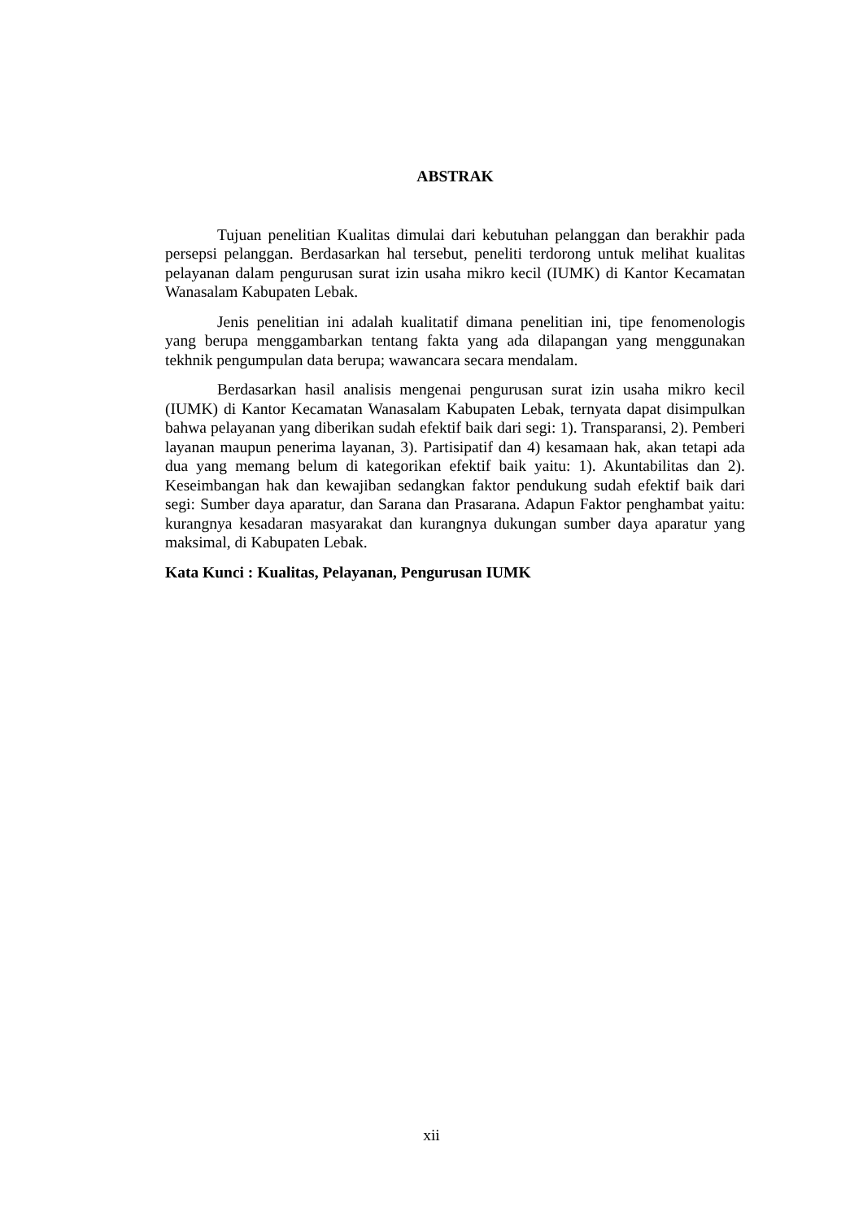ABSTRAK
Tujuan penelitian Kualitas dimulai dari kebutuhan pelanggan dan berakhir pada persepsi pelanggan. Berdasarkan hal tersebut, peneliti terdorong untuk melihat kualitas pelayanan dalam pengurusan surat izin usaha mikro kecil (IUMK) di Kantor Kecamatan Wanasalam Kabupaten Lebak.
Jenis penelitian ini adalah kualitatif dimana penelitian ini, tipe fenomenologis yang berupa menggambarkan tentang fakta yang ada dilapangan yang menggunakan tekhnik pengumpulan data berupa; wawancara secara mendalam.
Berdasarkan hasil analisis mengenai pengurusan surat izin usaha mikro kecil (IUMK) di Kantor Kecamatan Wanasalam Kabupaten Lebak, ternyata dapat disimpulkan bahwa pelayanan yang diberikan sudah efektif baik dari segi: 1). Transparansi, 2). Pemberi layanan maupun penerima layanan, 3). Partisipatif dan 4) kesamaan hak, akan tetapi ada dua yang memang belum di kategorikan efektif baik yaitu: 1). Akuntabilitas dan 2). Keseimbangan hak dan kewajiban sedangkan faktor pendukung sudah efektif baik dari segi: Sumber daya aparatur, dan Sarana dan Prasarana. Adapun Faktor penghambat yaitu: kurangnya kesadaran masyarakat dan kurangnya dukungan sumber daya aparatur yang maksimal, di Kabupaten Lebak.
Kata Kunci : Kualitas, Pelayanan, Pengurusan IUMK
xii